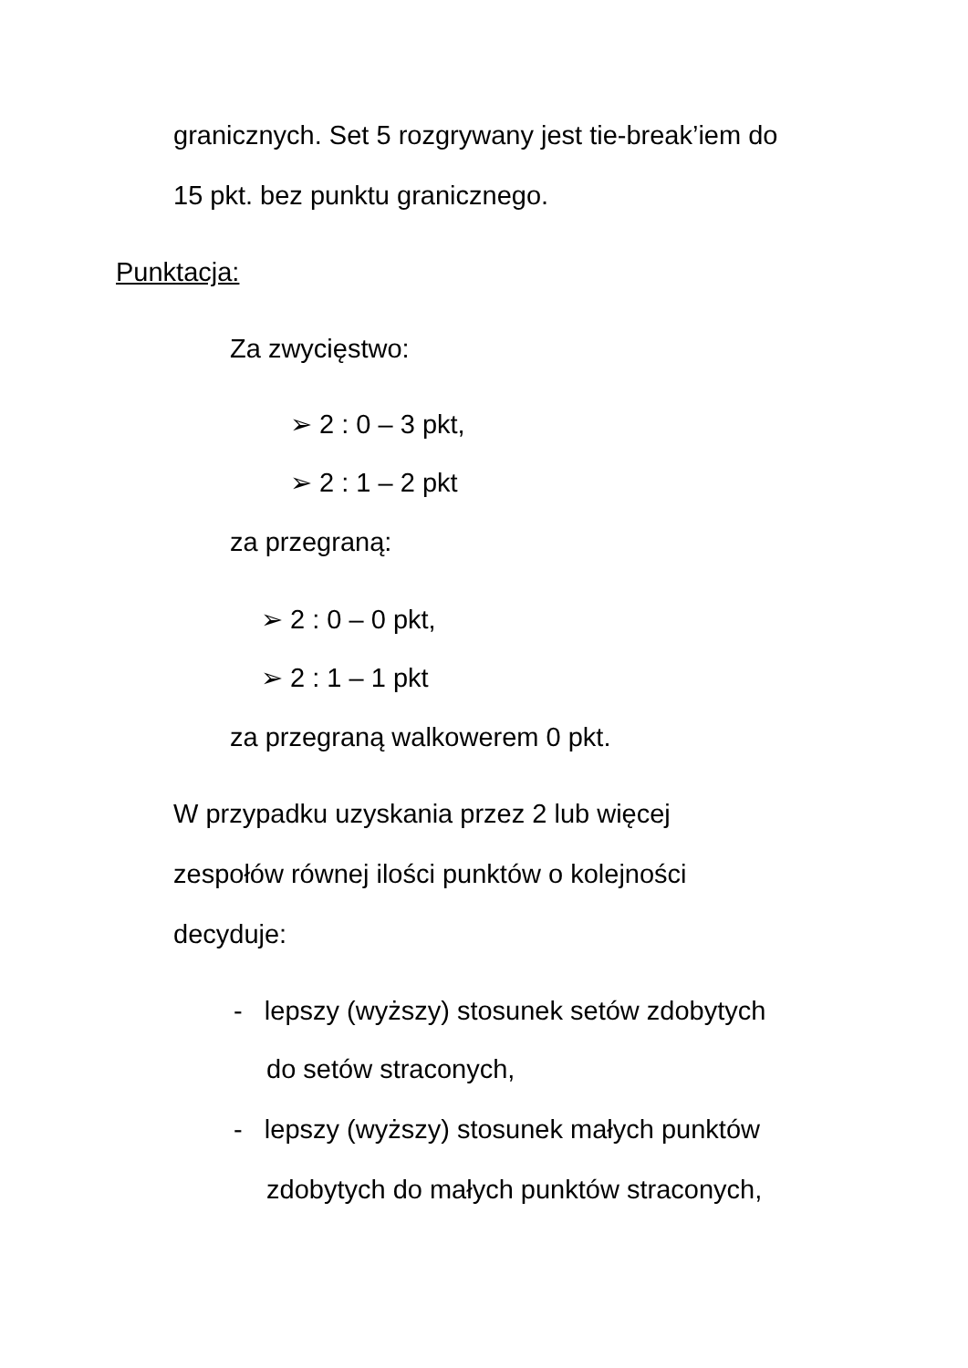granicznych. Set 5 rozgrywany jest tie-break’iem do
15 pkt. bez punktu granicznego.
Punktacja:
Za zwycięstwo:
➢ 2 : 0 – 3 pkt,
➢ 2 : 1 – 2 pkt
za przegraną:
➢ 2 : 0 – 0 pkt,
➢ 2 : 1 – 1 pkt
za przegraną walkowerem 0 pkt.
W przypadku uzyskania przez 2 lub więcej
zespołów równej ilości punktów o kolejności
decyduje:
- lepszy (wyższy) stosunek setów zdobytych
do setów straconych,
- lepszy (wyższy) stosunek małych punktów
zdobytych do małych punktów straconych,